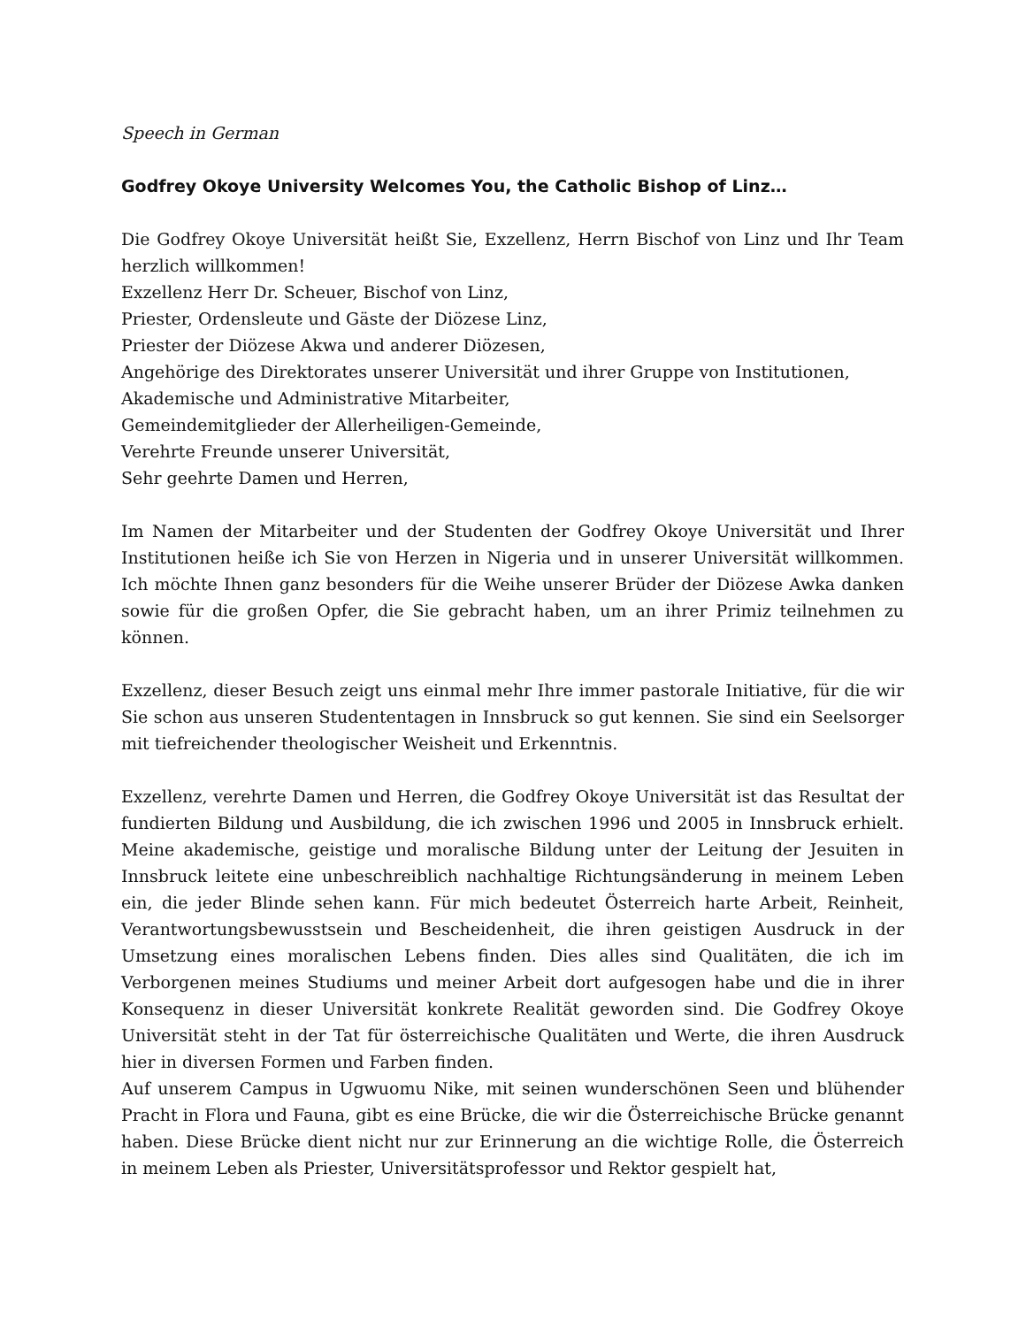Speech in German
Godfrey Okoye University Welcomes You, the Catholic Bishop of Linz…
Die Godfrey Okoye Universität heißt Sie, Exzellenz, Herrn Bischof von Linz und Ihr Team herzlich willkommen!
Exzellenz Herr Dr. Scheuer, Bischof von Linz,
Priester, Ordensleute und Gäste der Diözese Linz,
Priester der Diözese Akwa und anderer Diözesen,
Angehörige des Direktorates unserer Universität und ihrer Gruppe von Institutionen,
Akademische und Administrative Mitarbeiter,
Gemeindemitglieder der Allerheiligen-Gemeinde,
Verehrte Freunde unserer Universität,
Sehr geehrte Damen und Herren,
Im Namen der Mitarbeiter und der Studenten der Godfrey Okoye Universität und Ihrer Institutionen heiße ich Sie von Herzen in Nigeria und in unserer Universität willkommen. Ich möchte Ihnen ganz besonders für die Weihe unserer Brüder der Diözese Awka danken sowie für die großen Opfer, die Sie gebracht haben, um an ihrer Primiz teilnehmen zu können.
Exzellenz, dieser Besuch zeigt uns einmal mehr Ihre immer pastorale Initiative, für die wir Sie schon aus unseren Studententagen in Innsbruck so gut kennen. Sie sind ein Seelsorger mit tiefreichender theologischer Weisheit und Erkenntnis.
Exzellenz, verehrte Damen und Herren, die Godfrey Okoye Universität ist das Resultat der fundierten Bildung und Ausbildung, die ich zwischen 1996 und 2005 in Innsbruck erhielt. Meine akademische, geistige und moralische Bildung unter der Leitung der Jesuiten in Innsbruck leitete eine unbeschreiblich nachhaltige Richtungsänderung in meinem Leben ein, die jeder Blinde sehen kann. Für mich bedeutet Österreich harte Arbeit, Reinheit, Verantwortungsbewusstsein und Bescheidenheit, die ihren geistigen Ausdruck in der Umsetzung eines moralischen Lebens finden. Dies alles sind Qualitäten, die ich im Verborgenen meines Studiums und meiner Arbeit dort aufgesogen habe und die in ihrer Konsequenz in dieser Universität konkrete Realität geworden sind. Die Godfrey Okoye Universität steht in der Tat für österreichische Qualitäten und Werte, die ihren Ausdruck hier in diversen Formen und Farben finden.
Auf unserem Campus in Ugwuomu Nike, mit seinen wunderschönen Seen und blühender Pracht in Flora und Fauna, gibt es eine Brücke, die wir die Österreichische Brücke genannt haben. Diese Brücke dient nicht nur zur Erinnerung an die wichtige Rolle, die Österreich in meinem Leben als Priester, Universitätsprofessor und Rektor gespielt hat,